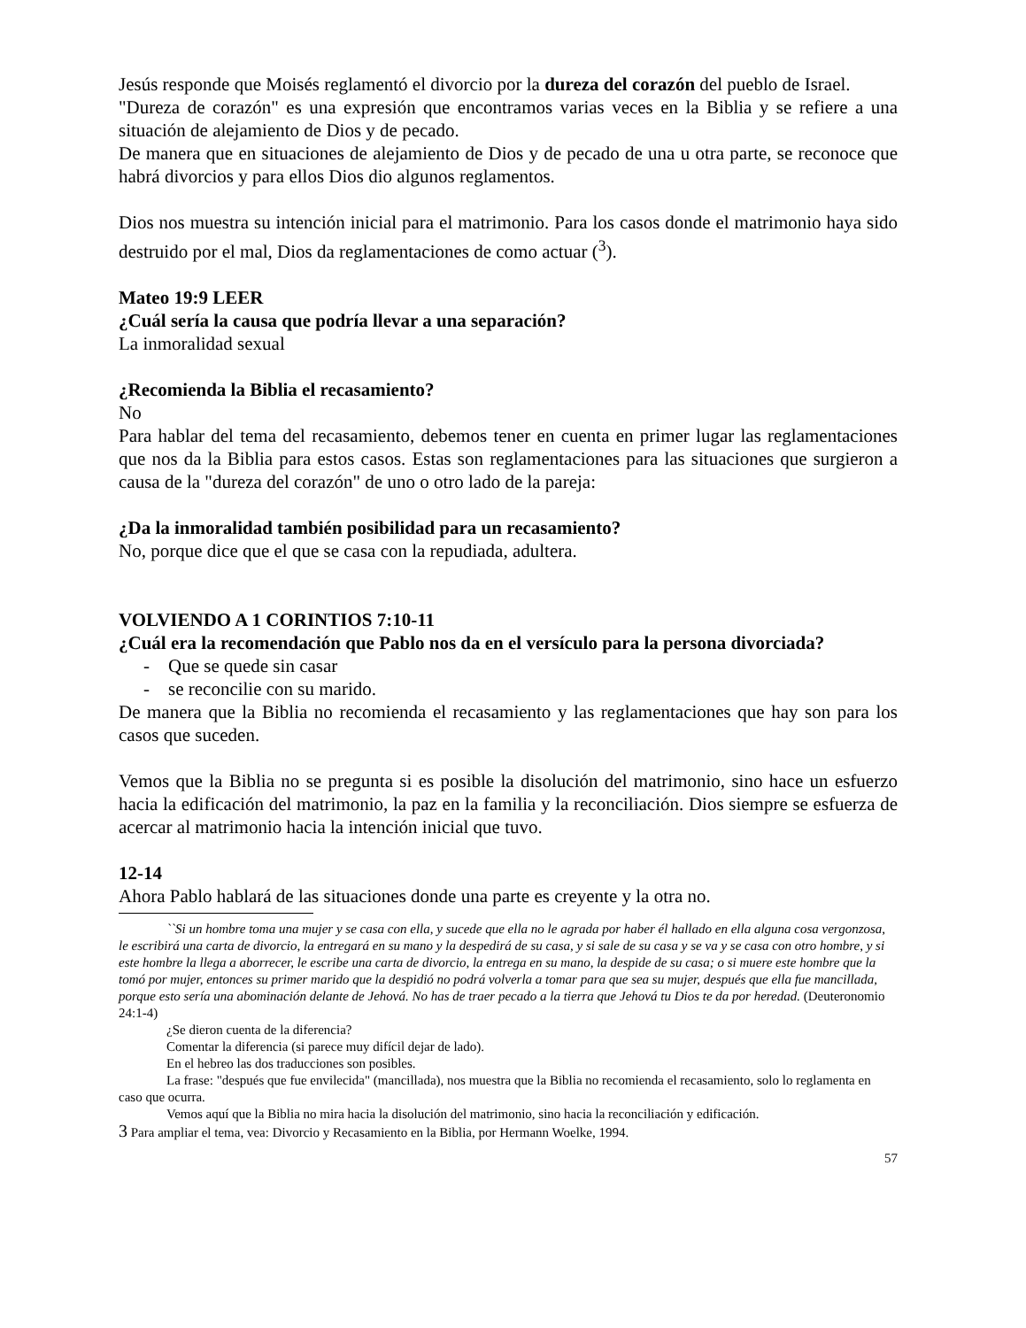Jesús responde que Moisés reglamentó el divorcio por la dureza del corazón del pueblo de Israel.
"Dureza de corazón" es una expresión que encontramos varias veces en la Biblia y se refiere a una situación de alejamiento de Dios y de pecado.
De manera que en situaciones de alejamiento de Dios y de pecado de una u otra parte, se reconoce que habrá divorcios y para ellos Dios dio algunos reglamentos.
Dios nos muestra su intención inicial para el matrimonio. Para los casos donde el matrimonio haya sido destruido por el mal, Dios da reglamentaciones de como actuar (<sup>3</sup>).
Mateo 19:9 LEER
¿Cuál sería la causa que podría llevar a una separación?
La inmoralidad sexual
¿Recomienda la Biblia el recasamiento?
No
Para hablar del tema del recasamiento, debemos tener en cuenta en primer lugar las reglamentaciones que nos da la Biblia para estos casos. Estas son reglamentaciones para las situaciones que surgieron a causa de la "dureza del corazón" de uno o otro lado de la pareja:
¿Da la inmoralidad también posibilidad para un recasamiento?
No, porque dice que el que se casa con la repudiada, adultera.
VOLVIENDO A 1 CORINTIOS 7:10-11
¿Cuál era la recomendación que Pablo nos da en el versículo para la persona divorciada?
- Que se quede sin casar
- se reconcilie con su marido.
De manera que la Biblia no recomienda el recasamiento y las reglamentaciones que hay son para los casos que suceden.
Vemos que la Biblia no se pregunta si es posible la disolución del matrimonio, sino hace un esfuerzo hacia la edificación del matrimonio, la paz en la familia y la reconciliación. Dios siempre se esfuerza de acercar al matrimonio hacia la intención inicial que tuvo.
12-14
Ahora Pablo hablará de las situaciones donde una parte es creyente y la otra no.
``Si un hombre toma una mujer y se casa con ella, y sucede que ella no le agrada por haber él hallado en ella alguna cosa vergonzosa, le escribirá una carta de divorcio, la entregará en su mano y la despedirá de su casa, y si sale de su casa y se va y se casa con otro hombre, y si este hombre la llega a aborrecer, le escribe una carta de divorcio, la entrega en su mano, la despide de su casa; o si muere este hombre que la tomó por mujer, entonces su primer marido que la despidió no podrá volverla a tomar para que sea su mujer, después que ella fue mancillada, porque esto sería una abominación delante de Jehová. No has de traer pecado a la tierra que Jehová tu Dios te da por heredad. (Deuteronomio 24:1-4)
¿Se dieron cuenta de la diferencia?
Comentar la diferencia (si parece muy difícil dejar de lado).
En el hebreo las dos traducciones son posibles.
La frase: "después que fue envilecida" (mancillada), nos muestra que la Biblia no recomienda el recasamiento, solo lo reglamenta en caso que ocurra.
Vemos aquí que la Biblia no mira hacia la disolución del matrimonio, sino hacia la reconciliación y edificación.
3 Para ampliar el tema, vea: Divorcio y Recasamiento en la Biblia, por Hermann Woelke, 1994.
57